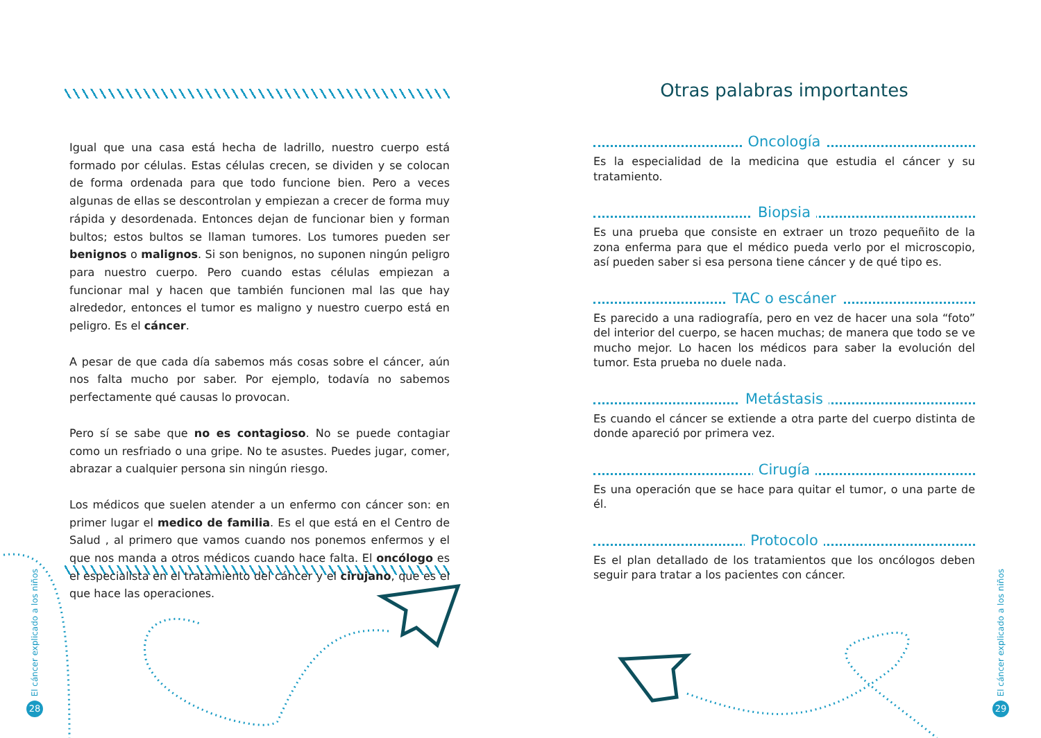Igual que una casa está hecha de ladrillo, nuestro cuerpo está formado por células. Estas células crecen, se dividen y se colocan de forma ordenada para que todo funcione bien. Pero a veces algunas de ellas se descontrolan y empiezan a crecer de forma muy rápida y desordenada. Entonces dejan de funcionar bien y forman bultos; estos bultos se llaman tumores. Los tumores pueden ser benignos o malignos. Si son benignos, no suponen ningún peligro para nuestro cuerpo. Pero cuando estas células empiezan a funcionar mal y hacen que también funcionen mal las que hay alrededor, entonces el tumor es maligno y nuestro cuerpo está en peligro. Es el cáncer.
A pesar de que cada día sabemos más cosas sobre el cáncer, aún nos falta mucho por saber. Por ejemplo, todavía no sabemos perfectamente qué causas lo provocan.
Pero sí se sabe que no es contagioso. No se puede contagiar como un resfriado o una gripe. No te asustes. Puedes jugar, comer, abrazar a cualquier persona sin ningún riesgo.
Los médicos que suelen atender a un enfermo con cáncer son: en primer lugar el medico de familia. Es el que está en el Centro de Salud , al primero que vamos cuando nos ponemos enfermos y el que nos manda a otros médicos cuando hace falta. El oncólogo es el especialista en el tratamiento del cáncer y el cirujano, que es el que hace las operaciones.
Otras palabras importantes
Oncología
Es la especialidad de la medicina que estudia el cáncer y su tratamiento.
Biopsia
Es una prueba que consiste en extraer un trozo pequeñito de la zona enferma para que el médico pueda verlo por el microscopio, así pueden saber si esa persona tiene cáncer y de qué tipo es.
TAC o escáner
Es parecido a una radiografía, pero en vez de hacer una sola “foto” del interior del cuerpo, se hacen muchas; de manera que todo se ve mucho mejor. Lo hacen los médicos para saber la evolución del tumor. Esta prueba no duele nada.
Metástasis
Es cuando el cáncer se extiende a otra parte del cuerpo distinta de donde apareció por primera vez.
Cirugía
Es una operación que se hace para quitar el tumor, o una parte de él.
Protocolo
Es el plan detallado de los tratamientos que los oncólogos deben seguir para tratar a los pacientes con cáncer.
El cáncer explicado a los niños
28
El cáncer explicado a los niños
29